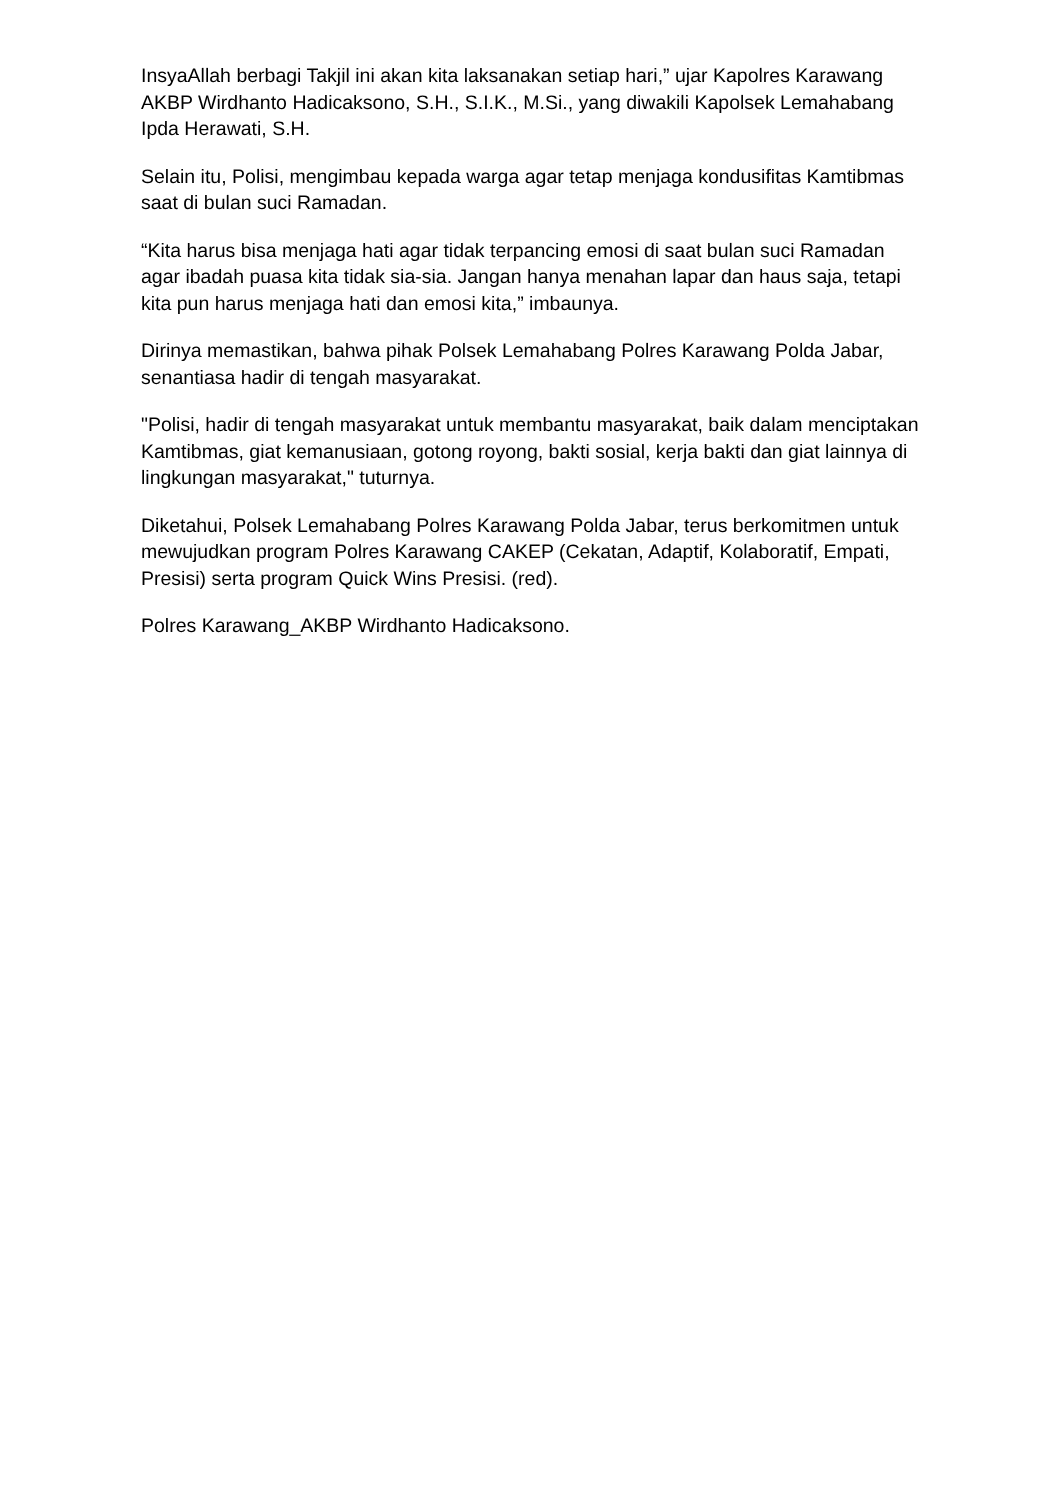InsyaAllah berbagi Takjil ini akan kita laksanakan setiap hari,” ujar Kapolres Karawang AKBP Wirdhanto Hadicaksono, S.H., S.I.K., M.Si., yang diwakili Kapolsek Lemahabang Ipda Herawati, S.H.
Selain itu, Polisi, mengimbau kepada warga agar tetap menjaga kondusifitas Kamtibmas saat di bulan suci Ramadan.
“Kita harus bisa menjaga hati agar tidak terpancing emosi di saat bulan suci Ramadan agar ibadah puasa kita tidak sia-sia. Jangan hanya menahan lapar dan haus saja, tetapi kita pun harus menjaga hati dan emosi kita,” imbaunya.
Dirinya memastikan, bahwa pihak Polsek Lemahabang Polres Karawang Polda Jabar, senantiasa hadir di tengah masyarakat.
"Polisi, hadir di tengah masyarakat untuk membantu masyarakat, baik dalam menciptakan Kamtibmas, giat kemanusiaan, gotong royong, bakti sosial, kerja bakti dan giat lainnya di lingkungan masyarakat," tuturnya.
Diketahui, Polsek Lemahabang Polres Karawang Polda Jabar, terus berkomitmen untuk mewujudkan program Polres Karawang CAKEP (Cekatan, Adaptif, Kolaboratif, Empati, Presisi) serta program Quick Wins Presisi. (red).
Polres Karawang_AKBP Wirdhanto Hadicaksono.